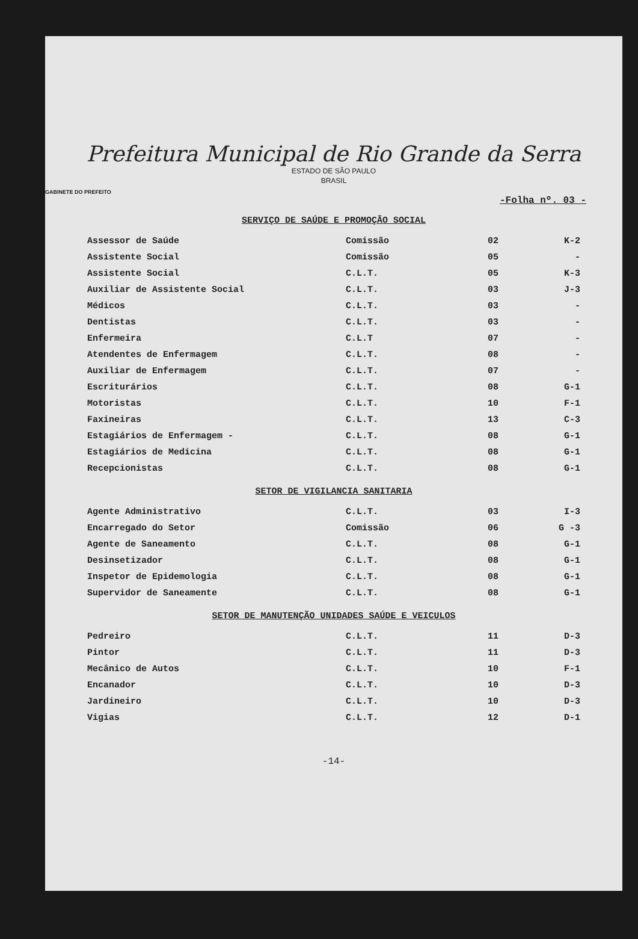Prefeitura Municipal de Rio Grande da Serra
ESTADO DE SÃO PAULO
BRASIL
GABINETE DO PREFEITO
-Folha nº. 03 -
SERVIÇO DE SAÚDE E PROMOÇÃO SOCIAL
| Assessor de Saúde | Comissão | 02 | K-2 |
| Assistente Social | Comissão | 05 | - |
| Assistente Social | C.L.T. | 05 | K-3 |
| Auxiliar de Assistente Social | C.L.T. | 03 | J-3 |
| Médicos | C.L.T. | 03 | - |
| Dentistas | C.L.T. | 03 | - |
| Enfermeira | C.L.T | 07 | - |
| Atendentes de Enfermagem | C.L.T. | 08 | - |
| Auxiliar de Enfermagem | C.L.T. | 07 | - |
| Escriturários | C.L.T. | 08 | G-1 |
| Motoristas | C.L.T. | 10 | F-1 |
| Faxineiras | C.L.T. | 13 | C-3 |
| Estagiários de Enfermagem - | C.L.T. | 08 | G-1 |
| Estagiários de Medicina | C.L.T. | 08 | G-1 |
| Recepcionistas | C.L.T. | 08 | G-1 |
SETOR DE VIGILANCIA SANITARIA
| Agente Administrativo | C.L.T. | 03 | I-3 |
| Encarregado do Setor | Comissão | 06 | G -3 |
| Agente de Saneamento | C.L.T. | 08 | G-1 |
| Desinsetizador | C.L.T. | 08 | G-1 |
| Inspetor de Epidemologia | C.L.T. | 08 | G-1 |
| Supervidor de Saneamente | C.L.T. | 08 | G-1 |
SETOR DE MANUTENÇÃO UNIDADES SAÚDE E VEICULOS
| Pedreiro | C.L.T. | 11 | D-3 |
| Pintor | C.L.T. | 11 | D-3 |
| Mecânico de Autos | C.L.T. | 10 | F-1 |
| Encanador | C.L.T. | 10 | D-3 |
| Jardineiro | C.L.T. | 10 | D-3 |
| Vigias | C.L.T. | 12 | D-1 |
-14-